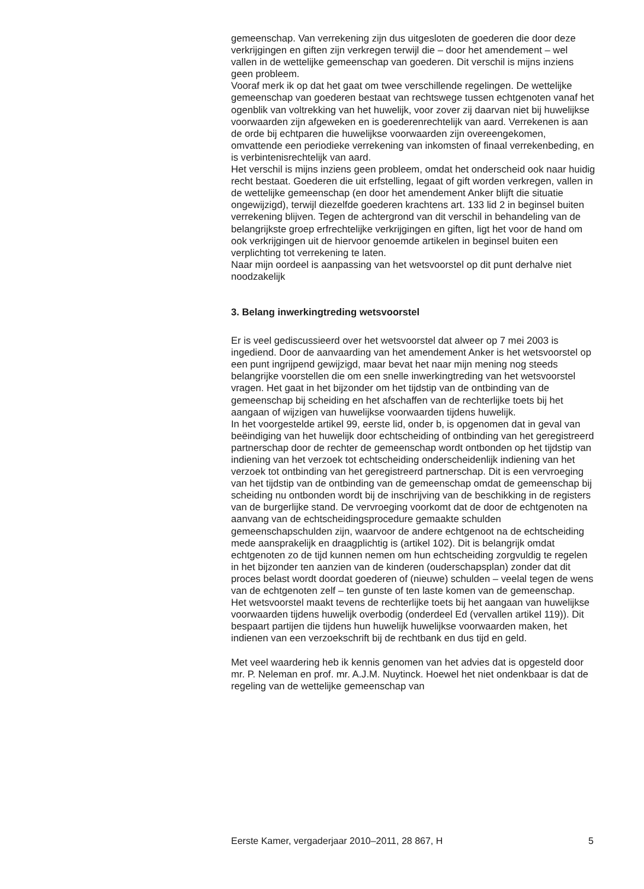gemeenschap. Van verrekening zijn dus uitgesloten de goederen die door deze verkrijgingen en giften zijn verkregen terwijl die – door het amendement – wel vallen in de wettelijke gemeenschap van goederen. Dit verschil is mijns inziens geen probleem.
Vooraf merk ik op dat het gaat om twee verschillende regelingen. De wettelijke gemeenschap van goederen bestaat van rechtswege tussen echtgenoten vanaf het ogenblik van voltrekking van het huwelijk, voor zover zij daarvan niet bij huwelijkse voorwaarden zijn afgeweken en is goederenrechtelijk van aard. Verrekenen is aan de orde bij echtparen die huwelijkse voorwaarden zijn overeengekomen, omvattende een periodieke verrekening van inkomsten of finaal verrekenbeding, en is verbintenisrechtelijk van aard.
Het verschil is mijns inziens geen probleem, omdat het onderscheid ook naar huidig recht bestaat. Goederen die uit erfstelling, legaat of gift worden verkregen, vallen in de wettelijke gemeenschap (en door het amendement Anker blijft die situatie ongewijzigd), terwijl diezelfde goederen krachtens art. 133 lid 2 in beginsel buiten verrekening blijven. Tegen de achtergrond van dit verschil in behandeling van de belangrijkste groep erfrechtelijke verkrijgingen en giften, ligt het voor de hand om ook verkrijgingen uit de hiervoor genoemde artikelen in beginsel buiten een verplichting tot verrekening te laten.
Naar mijn oordeel is aanpassing van het wetsvoorstel op dit punt derhalve niet noodzakelijk
3. Belang inwerkingtreding wetsvoorstel
Er is veel gediscussieerd over het wetsvoorstel dat alweer op 7 mei 2003 is ingediend. Door de aanvaarding van het amendement Anker is het wetsvoorstel op een punt ingrijpend gewijzigd, maar bevat het naar mijn mening nog steeds belangrijke voorstellen die om een snelle inwerkingtreding van het wetsvoorstel vragen. Het gaat in het bijzonder om het tijdstip van de ontbinding van de gemeenschap bij scheiding en het afschaffen van de rechterlijke toets bij het aangaan of wijzigen van huwelijkse voorwaarden tijdens huwelijk.
In het voorgestelde artikel 99, eerste lid, onder b, is opgenomen dat in geval van beëindiging van het huwelijk door echtscheiding of ontbinding van het geregistreerd partnerschap door de rechter de gemeenschap wordt ontbonden op het tijdstip van indiening van het verzoek tot echtscheiding onderscheidenlijk indiening van het verzoek tot ontbinding van het geregistreerd partnerschap. Dit is een vervroeging van het tijdstip van de ontbinding van de gemeenschap omdat de gemeenschap bij scheiding nu ontbonden wordt bij de inschrijving van de beschikking in de registers van de burgerlijke stand. De vervroeging voorkomt dat de door de echtgenoten na aanvang van de echtscheidingsprocedure gemaakte schulden gemeenschapschulden zijn, waarvoor de andere echtgenoot na de echtscheiding mede aansprakelijk en draagplichtig is (artikel 102). Dit is belangrijk omdat echtgenoten zo de tijd kunnen nemen om hun echtscheiding zorgvuldig te regelen in het bijzonder ten aanzien van de kinderen (ouderschapsplan) zonder dat dit proces belast wordt doordat goederen of (nieuwe) schulden – veelal tegen de wens van de echtgenoten zelf – ten gunste of ten laste komen van de gemeenschap.
Het wetsvoorstel maakt tevens de rechterlijke toets bij het aangaan van huwelijkse voorwaarden tijdens huwelijk overbodig (onderdeel Ed (vervallen artikel 119)). Dit bespaart partijen die tijdens hun huwelijk huwelijkse voorwaarden maken, het indienen van een verzoekschrift bij de rechtbank en dus tijd en geld.
Met veel waardering heb ik kennis genomen van het advies dat is opgesteld door mr. P. Neleman en prof. mr. A.J.M. Nuytinck. Hoewel het niet ondenkbaar is dat de regeling van de wettelijke gemeenschap van
Eerste Kamer, vergaderjaar 2010–2011, 28 867, H 5